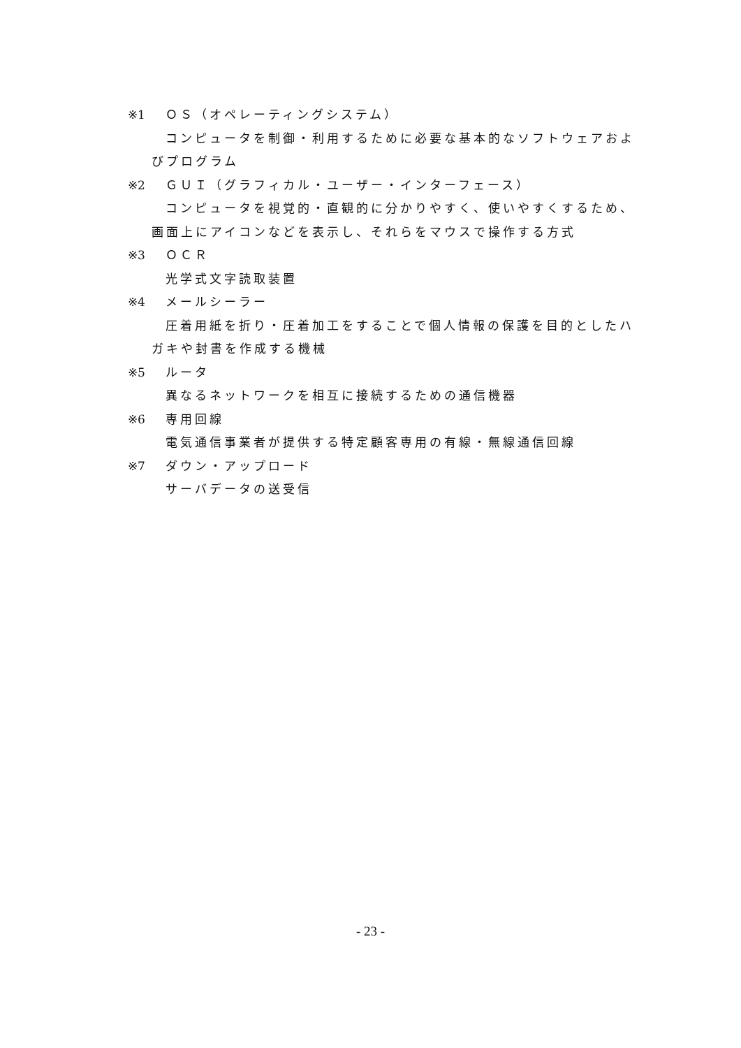※1 ＯＳ（オペレーティングシステム）
コンピュータを制御・利用するために必要な基本的なソフトウェアおよびプログラム
※2 ＧＵＩ（グラフィカル・ユーザー・インターフェース）
コンピュータを視覚的・直観的に分かりやすく、使いやすくするため、画面上にアイコンなどを表示し、それらをマウスで操作する方式
※3 ＯＣＲ
光学式文字読取装置
※4 メールシーラー
圧着用紙を折り・圧着加工をすることで個人情報の保護を目的としたハガキや封書を作成する機械
※5 ルータ
異なるネットワークを相互に接続するための通信機器
※6 専用回線
電気通信事業者が提供する特定顧客専用の有線・無線通信回線
※7 ダウン・アップロード
サーバデータの送受信
- 23 -